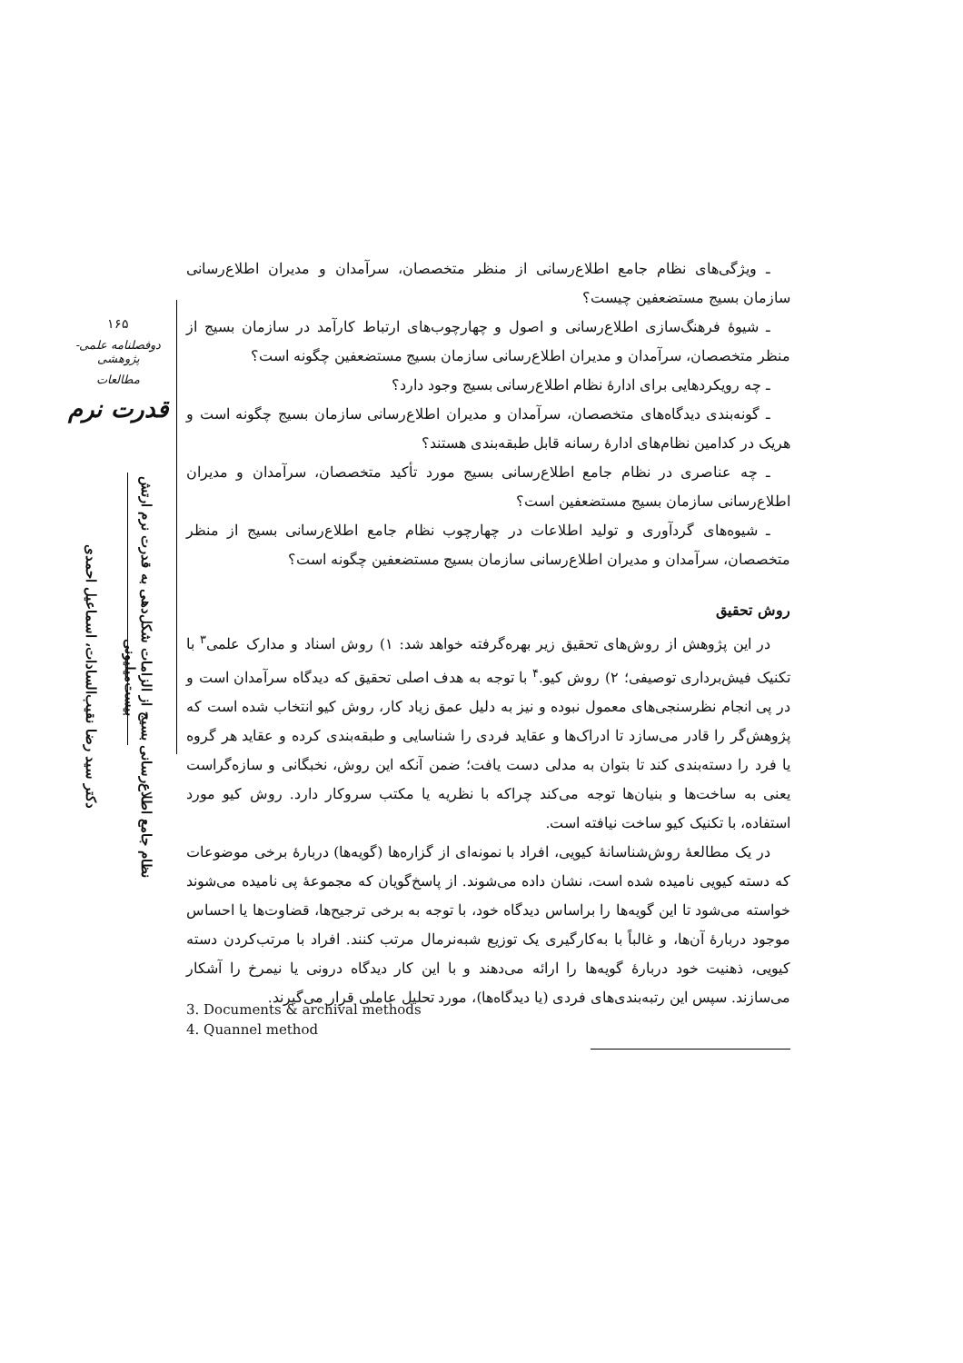۱۶۵
دوفصلنامه علمی-پژوهشی
مطالعات
قدرت نرم
دکتر سید رضا نقیب‌السادات، اسماعیل احمدی
نظام جامع اطلاع‌رسانی بسیج از الزامات شکل‌دهی به قدرت نرم ارتش بیست‌میلیونی
ـ ویژگی‌های نظام جامع اطلاع‌رسانی از منظر متخصصان، سرآمدان و مدیران اطلاع‌رسانی سازمان بسیج مستضعفین چیست؟
ـ شیوهٔ فرهنگ‌سازی اطلاع‌رسانی و اصول و چهارچوب‌های ارتباط کارآمد در سازمان بسیج از منظر متخصصان، سرآمدان و مدیران اطلاع‌رسانی سازمان بسیج مستضعفین چگونه است؟
ـ چه رویکردهایی برای ادارهٔ نظام اطلاع‌رسانی بسیج وجود دارد؟
ـ گونه‌بندی دیدگاه‌های متخصصان، سرآمدان و مدیران اطلاع‌رسانی سازمان بسیج چگونه است و هریک در کدامین نظام‌های ادارهٔ رسانه قابل طبقه‌بندی هستند؟
ـ چه عناصری در نظام جامع اطلاع‌رسانی بسیج مورد تأکید متخصصان، سرآمدان و مدیران اطلاع‌رسانی سازمان بسیج مستضعفین است؟
ـ شیوه‌های گردآوری و تولید اطلاعات در چهارچوب نظام جامع اطلاع‌رسانی بسیج از منظر متخصصان، سرآمدان و مدیران اطلاع‌رسانی سازمان بسیج مستضعفین چگونه است؟
روش تحقیق
در این پژوهش از روش‌های تحقیق زیر بهره‌گرفته خواهد شد: ۱) روش اسناد و مدارک علمی<sup>۳</sup> با تکنیک فیش‌برداری توصیفی؛ ۲) روش کیو.<sup>۴</sup> با توجه به هدف اصلی تحقیق که دیدگاه سرآمدان است و در پی انجام نظرسنجی‌های معمول نبوده و نیز به دلیل عمق زیاد کار، روش کیو انتخاب شده است که پژوهش‌گر را قادر می‌سازد تا ادراک‌ها و عقاید فردی را شناسایی و طبقه‌بندی کرده و عقاید هر گروه یا فرد را دسته‌بندی کند تا بتوان به مدلی دست یافت؛ ضمن آنکه این روش، نخبگانی و سازه‌گراست یعنی به ساخت‌ها و بنیان‌ها توجه می‌کند چراکه با نظریه یا مکتب سروکار دارد. روش کیو مورد استفاده، با تکنیک کیو ساخت نیافته است.
در یک مطالعهٔ روش‌شناسانهٔ کیویی، افراد با نمونه‌ای از گزاره‌ها (گویه‌ها) دربارهٔ برخی موضوعات که دسته کیویی نامیده شده است، نشان داده می‌شوند. از پاسخ‌گویان که مجموعهٔ پی نامیده می‌شوند خواسته می‌شود تا این گویه‌ها را براساس دیدگاه خود، با توجه به برخی ترجیح‌ها، قضاوت‌ها یا احساس موجود دربارهٔ آن‌ها، و غالباً با به‌کارگیری یک توزیع شبه‌نرمال مرتب کنند. افراد با مرتب‌کردن دسته کیویی، ذهنیت خود دربارهٔ گویه‌ها را ارائه می‌دهند و با این کار دیدگاه درونی یا نیمرخ را آشکار می‌سازند. سپس این رتبه‌بندی‌های فردی (یا دیدگاه‌ها)، مورد تحلیل عاملی قرار می‌گیرند.
3. Documents & archival methods
4. Quannel method